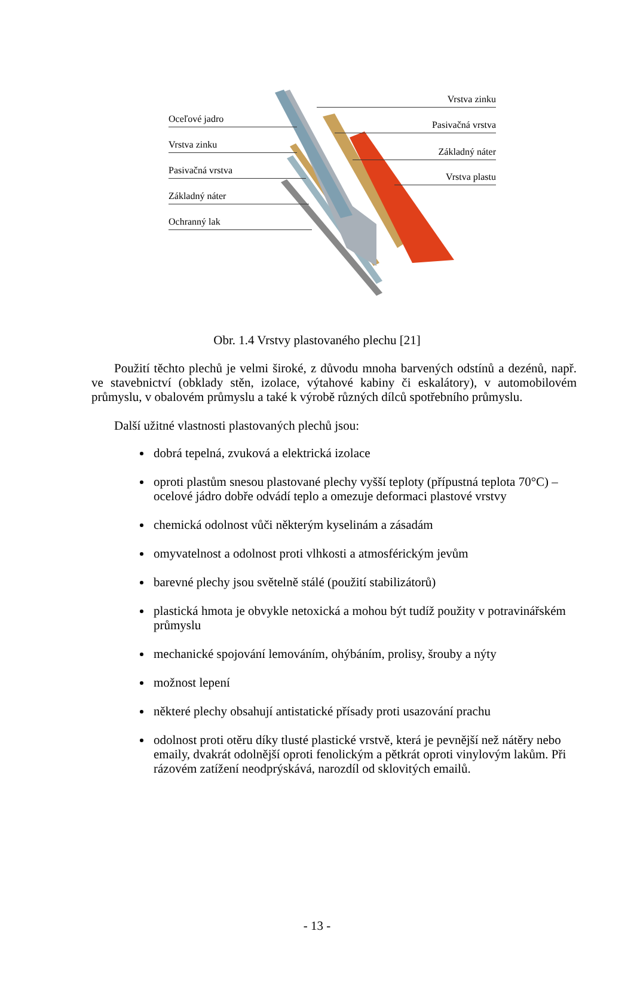Oceľové jadro
Vrstva zinku
Pasivačná vrstva
Základný náter
Ochranný lak
Vrstva zinku
Pasivačná vrstva
Základný náter
Vrstva plastu
Obr. 1.4 Vrstvy plastovaného plechu [21]
Použití těchto plechů je velmi široké, z důvodu mnoha barvených odstínů a dezénů, např. ve stavebnictví (obklady stěn, izolace, výtahové kabiny či eskalátory), v automobilovém průmyslu, v obalovém průmyslu a také k výrobě různých dílců spotřebního průmyslu.
Další užitné vlastnosti plastovaných plechů jsou:
dobrá tepelná, zvuková a elektrická izolace
oproti plastům snesou plastované plechy vyšší teploty (přípustná teplota 70°C) – ocelové jádro dobře odvádí teplo a omezuje deformaci plastové vrstvy
chemická odolnost vůči některým kyselinám a zásadám
omyvatelnost a odolnost proti vlhkosti a atmosférickým jevům
barevné plechy jsou světelně stálé (použití stabilizátorů)
plastická hmota je obvykle netoxická a mohou být tudíž použity v potravinářském průmyslu
mechanické spojování lemováním, ohýbáním, prolisy, šrouby a nýty
možnost lepení
některé plechy obsahují antistatické přísady proti usazování prachu
odolnost proti otěru díky tlusté plastické vrstvě, která je pevnější než nátěry nebo emaily, dvakrát odolnější oproti fenolickým a pětkrát oproti vinylovým lakům. Při rázovém zatížení neodprýskává, narozdíl od sklovitých emailů.
- 13 -